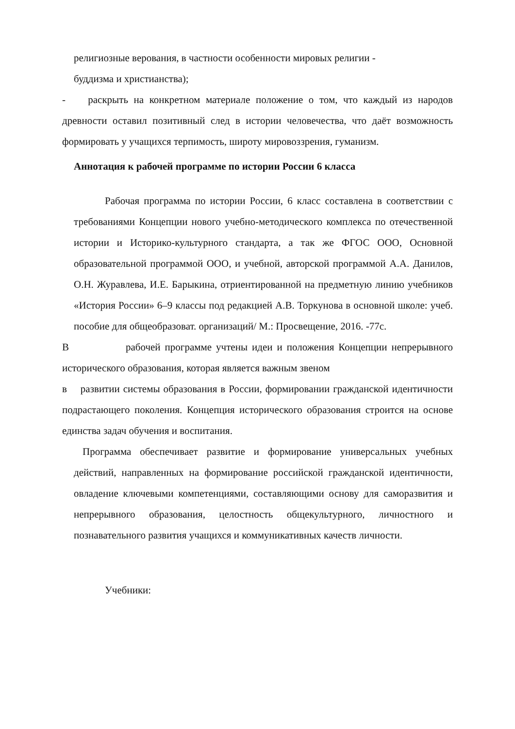религиозные верования, в частности особенности мировых религии -
буддизма и христианства);
- раскрыть на конкретном материале положение о том, что каждый из народов древности оставил позитивный след в истории человечества, что даёт возможность формировать у учащихся терпимость, широту мировоззрения, гуманизм.
Аннотация к рабочей программе по истории России 6 класса
Рабочая программа по истории России, 6 класс составлена в соответствии с требованиями Концепции нового учебно-методического комплекса по отечественной истории и Историко-культурного стандарта, а так же ФГОС ООО, Основной образовательной программой ООО, и учебной, авторской программой А.А. Данилов, О.Н. Журавлева, И.Е. Барыкина, отриентированной на предметную линию учебников «История России» 6–9 классы под редакцией А.В. Торкунова в основной школе: учеб. пособие для общеобразоват. организаций/ М.: Просвещение, 2016. -77с.
В рабочей программе учтены идеи и положения Концепции непрерывного исторического образования, которая является важным звеном
в развитии системы образования в России, формировании гражданской идентичности подрастающего поколения. Концепция исторического образования строится на основе единства задач обучения и воспитания.
Программа обеспечивает развитие и формирование универсальных учебных действий, направленных на формирование российской гражданской идентичности, овладение ключевыми компетенциями, составляющими основу для саморазвития и непрерывного образования, целостность общекультурного, личностного и познавательного развития учащихся и коммуникативных качеств личности.
Учебники: